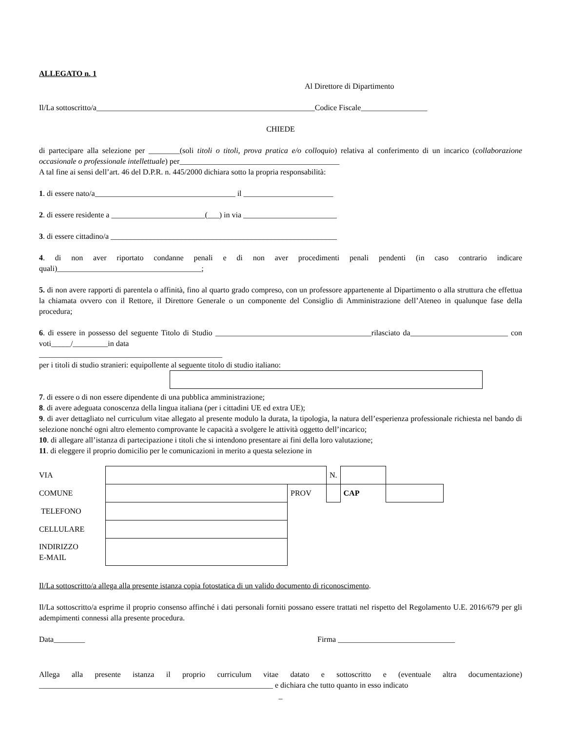ALLEGATO n. 1
Al Direttore di Dipartimento
Il/La sottoscritto/a________________________________________________________Codice Fiscale_________________
CHIEDE
di partecipare alla selezione per ________(soli titoli o titoli, prova pratica e/o colloquio) relativa al conferimento di un incarico (collaborazione occasionale o professionale intellettuale) per_________________________________________
A tal fine ai sensi dell’art. 46 del D.P.R. n. 445/2000 dichiara sotto la propria responsabilità:
1. di essere nato/a____________________________________ il _______________________
2. di essere residente a ________________________(___) in via ________________________
3. di essere cittadino/a __________________________________________________________
4. di non aver riportato condanne penali e di non aver procedimenti penali pendenti (in caso contrario indicare quali)_____________________________________;
5. di non avere rapporti di parentela o affinità, fino al quarto grado compreso, con un professore appartenente al Dipartimento o alla struttura che effettua la chiamata ovvero con il Rettore, il Direttore Generale o un componente del Consiglio di Amministrazione dell’Ateneo in qualunque fase della procedura;
6. di essere in possesso del seguente Titolo di Studio ________________________________________rilasciato da_________________________ con voti_____/_________in data
_______________________________________________
per i titoli di studio stranieri: equipollente al seguente titolo di studio italiano:
7. di essere o di non essere dipendente di una pubblica amministrazione;
8. di avere adeguata conoscenza della lingua italiana (per i cittadini UE ed extra UE);
9. di aver dettagliato nel curriculum vitae allegato al presente modulo la durata, la tipologia, la natura dell’esperienza professionale richiesta nel bando di selezione nonché ogni altro elemento comprovante le capacità a svolgere le attività oggetto dell’incarico;
10. di allegare all’istanza di partecipazione i titoli che si intendono presentare ai fini della loro valutazione;
11. di eleggere il proprio domicilio per le comunicazioni in merito a questa selezione in
| VIA | | | N. | | |
| COMUNE | | PROV | | CAP | |
| TELEFONO | | | | | |
| CELLULARE | | | | | |
| INDIRIZZO E-MAIL | | | | | |
Il/La sottoscritto/a allega alla presente istanza copia fotostatica di un valido documento di riconoscimento.
Il/La sottoscritto/a esprime il proprio consenso affinché i dati personali forniti possano essere trattati nel rispetto del Regolamento U.E. 2016/679 per gli adempimenti connessi alla presente procedura.
Data________ Firma ______________________________
Allega alla presente istanza il proprio curriculum vitae datato e sottoscritto e (eventuale altra documentazione) ____________________________________________________________ e dichiara che tutto quanto in esso indicato
_